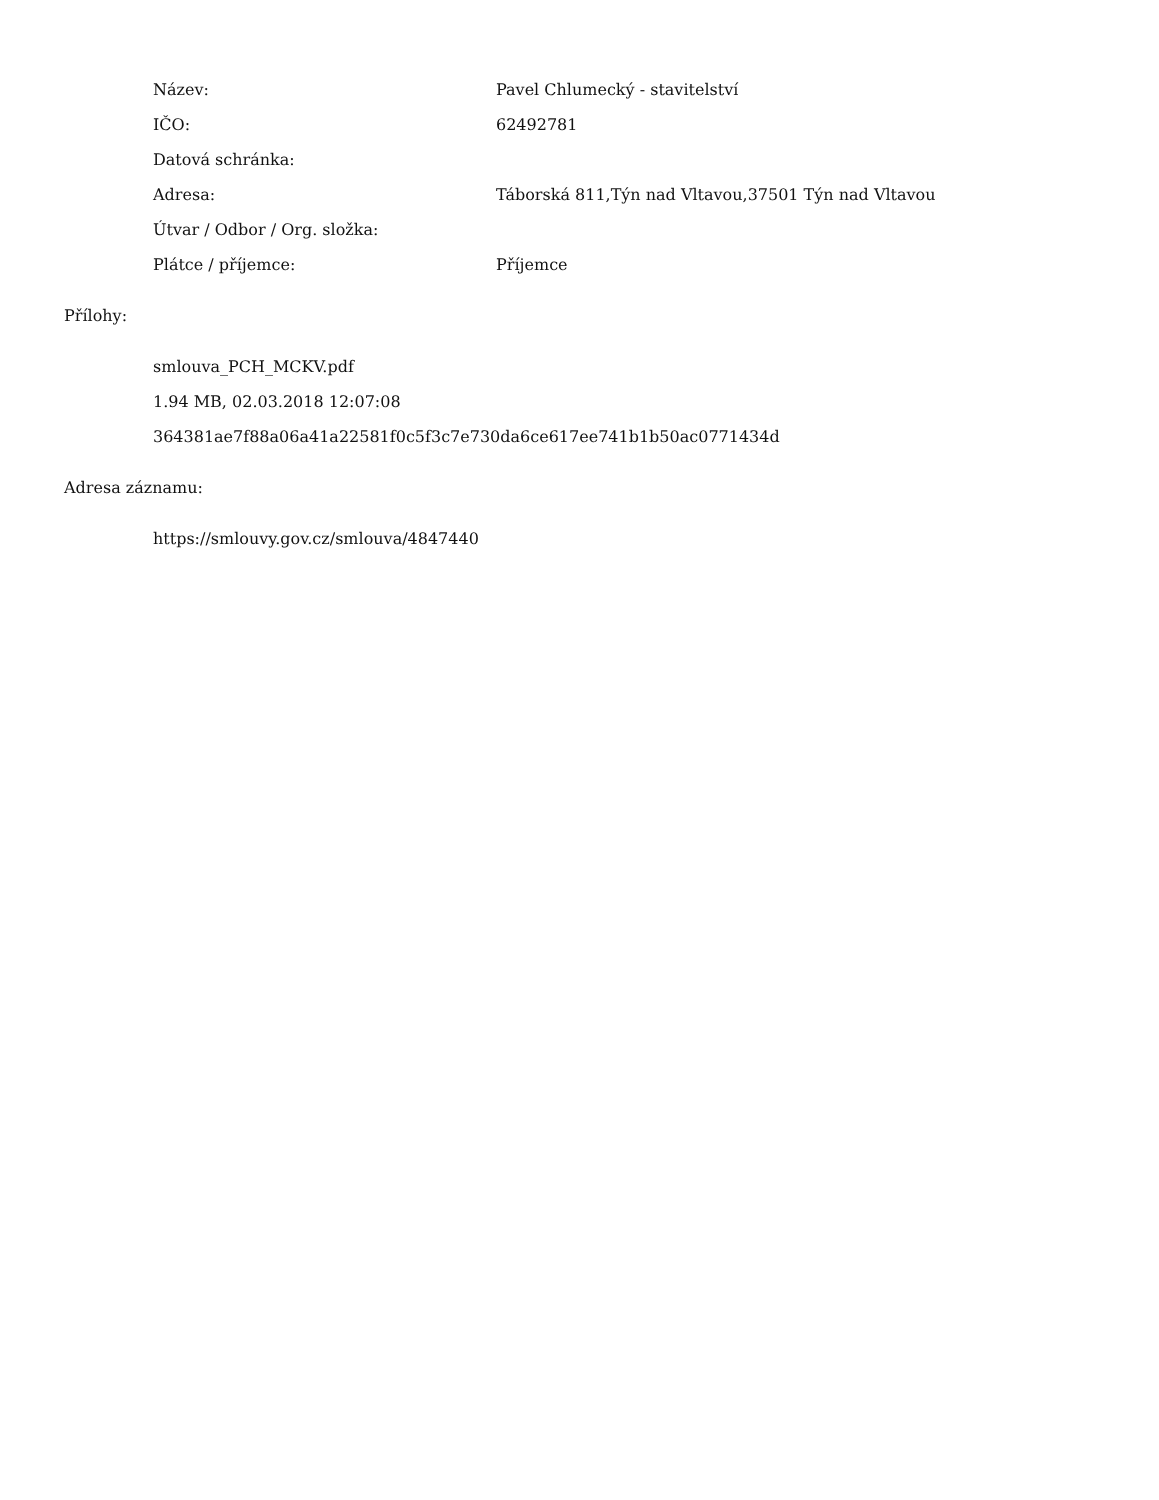| Název: | Pavel Chlumecký - stavitelství |
| IČO: | 62492781 |
| Datová schránka: | |
| Adresa: | Táborská 811,Týn nad Vltavou,37501 Týn nad Vltavou |
| Útvar / Odbor / Org. složka: | |
| Plátce / příjemce: | Příjemce |
Přílohy:
smlouva_PCH_MCKV.pdf
1.94 MB, 02.03.2018 12:07:08
364381ae7f88a06a41a22581f0c5f3c7e730da6ce617ee741b1b50ac0771434d
Adresa záznamu:
https://smlouvy.gov.cz/smlouva/4847440